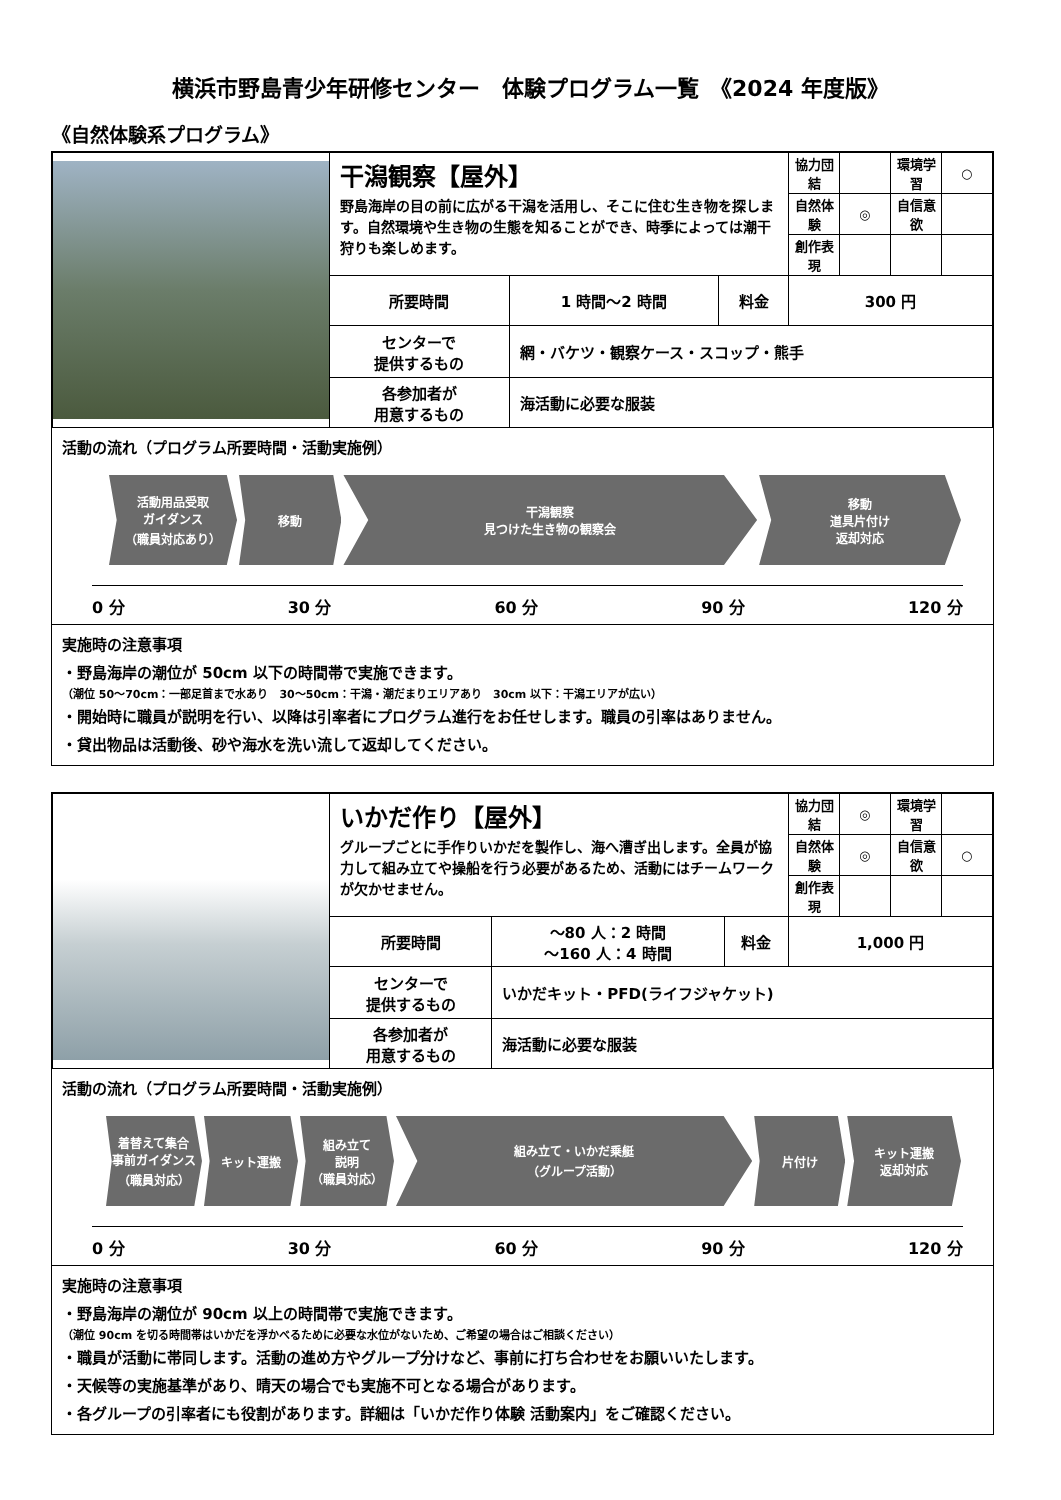横浜市野島青少年研修センター　体験プログラム一覧　《2024 年度版》
《自然体験系プログラム》
| | 干潟観察【屋外】 野島海岸の目の前に広がる干潟を活用し、そこに住む生き物を探します。自然環境や生き物の生態を知ることができ、時季によっては潮干狩りも楽しめます。 | | | 協力団結 | | 環境学習 | ○ |
| | | | | 自然体験 | ◎ | 自信意欲 | |
| | | | | 創作表現 | | | |
| | 所要時間 | 1 時間～2 時間 | 料金 | 300 円 | | | |
| | センターで 提供するもの | 網・バケツ・観察ケース・スコップ・熊手 | | | | | |
| | 各参加者が 用意するもの | 海活動に必要な服装 | | | | | |
活動の流れ（プログラム所要時間・活動実施例）
活動用品受取
ガイダンス
（職員対応あり）
移動 干潟観察
見つけた生き物の観察会
移動
道具片付け
返却対応
0 分 30 分 60 分 90 分 120 分
実施時の注意事項
・野島海岸の潮位が 50cm 以下の時間帯で実施できます。
（潮位 50～70cm：一部足首まで水あり　30～50cm：干潟・潮だまりエリアあり　30cm 以下：干潟エリアが広い）
・開始時に職員が説明を行い、以降は引率者にプログラム進行をお任せします。職員の引率はありません。
・貸出物品は活動後、砂や海水を洗い流して返却してください。
| | いかだ作り【屋外】 グループごとに手作りいかだを製作し、海へ漕ぎ出します。全員が協力して組み立てや操船を行う必要があるため、活動にはチームワークが欠かせません。 | | | 協力団結 | ◎ | 環境学習 | |
| | | | | 自然体験 | ◎ | 自信意欲 | ○ |
| | | | | 創作表現 | | | |
| | 所要時間 | ～80 人：2 時間 ～160 人：4 時間 | 料金 | 1,000 円 | | | |
| | センターで 提供するもの | いかだキット・PFD(ライフジャケット) | | | | | |
| | 各参加者が 用意するもの | 海活動に必要な服装 | | | | | |
活動の流れ（プログラム所要時間・活動実施例）
着替えて集合
事前ガイダンス
（職員対応）
キット運搬 組み立て
説明
（職員対応）
組み立て・いかだ乗艇
（グループ活動）
片付け キット運搬
返却対応
0 分 30 分 60 分 90 分 120 分
実施時の注意事項
・野島海岸の潮位が 90cm 以上の時間帯で実施できます。
（潮位 90cm を切る時間帯はいかだを浮かべるために必要な水位がないため、ご希望の場合はご相談ください）
・職員が活動に帯同します。活動の進め方やグループ分けなど、事前に打ち合わせをお願いいたします。
・天候等の実施基準があり、晴天の場合でも実施不可となる場合があります。
・各グループの引率者にも役割があります。詳細は「いかだ作り体験 活動案内」をご確認ください。